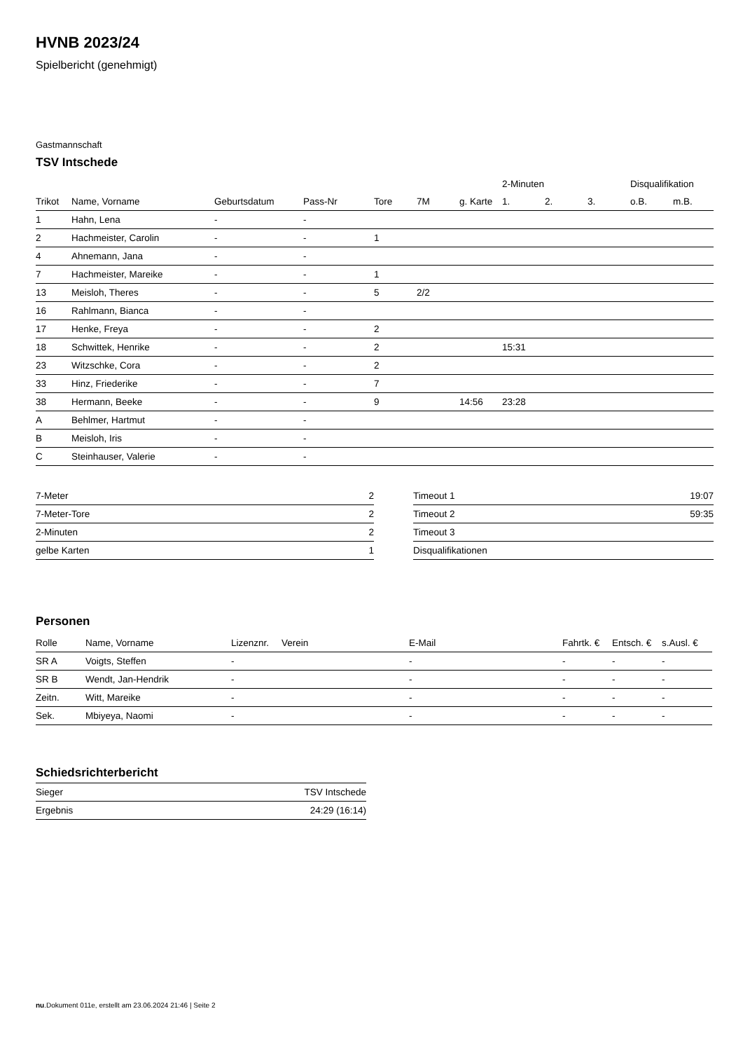HVNB 2023/24
Spielbericht (genehmigt)
Gastmannschaft
TSV Intschede
| | | | | | | | 2-Minuten | | | Disqualifikation | |
| --- | --- | --- | --- | --- | --- | --- | --- | --- | --- | --- | --- |
| Trikot | Name, Vorname | Geburtsdatum | Pass-Nr | Tore | 7M | g. Karte | 1. | 2. | 3. | o.B. | m.B. |
| 1 | Hahn, Lena | - | - | | | | | | | | |
| 2 | Hachmeister, Carolin | - | - | 1 | | | | | | | |
| 4 | Ahnemann, Jana | - | - | | | | | | | | |
| 7 | Hachmeister, Mareike | - | - | 1 | | | | | | | |
| 13 | Meisloh, Theres | - | - | 5 | 2/2 | | | | | | |
| 16 | Rahlmann, Bianca | - | - | | | | | | | | |
| 17 | Henke, Freya | - | - | 2 | | | | | | | |
| 18 | Schwittek, Henrike | - | - | 2 | | | 15:31 | | | | |
| 23 | Witzschke, Cora | - | - | 2 | | | | | | | |
| 33 | Hinz, Friederike | - | - | 7 | | | | | | | |
| 38 | Hermann, Beeke | - | - | 9 | | 14:56 | 23:28 | | | | |
| A | Behlmer, Hartmut | - | - | | | | | | | | |
| B | Meisloh, Iris | - | - | | | | | | | | |
| C | Steinhauser, Valerie | - | - | | | | | | | | |
| 7-Meter | 2 |
| 7-Meter-Tore | 2 |
| 2-Minuten | 2 |
| gelbe Karten | 1 |
| Timeout 1 | 19:07 |
| Timeout 2 | 59:35 |
| Timeout 3 | |
| Disqualifikationen | |
Personen
| Rolle | Name, Vorname | Lizenznr. | Verein | E-Mail | Fahrtk. € | Entsch. € | s.Ausl. € |
| --- | --- | --- | --- | --- | --- | --- | --- |
| SR A | Voigts, Steffen | - | | - | - | - | - |
| SR B | Wendt, Jan-Hendrik | - | | - | - | - | - |
| Zeitn. | Witt, Mareike | - | | - | - | - | - |
| Sek. | Mbiyeya, Naomi | - | | - | - | - | - |
Schiedsrichterbericht
| Sieger | TSV Intschede |
| Ergebnis | 24:29 (16:14) |
nu.Dokument 011e, erstellt am 23.06.2024 21:46 | Seite 2